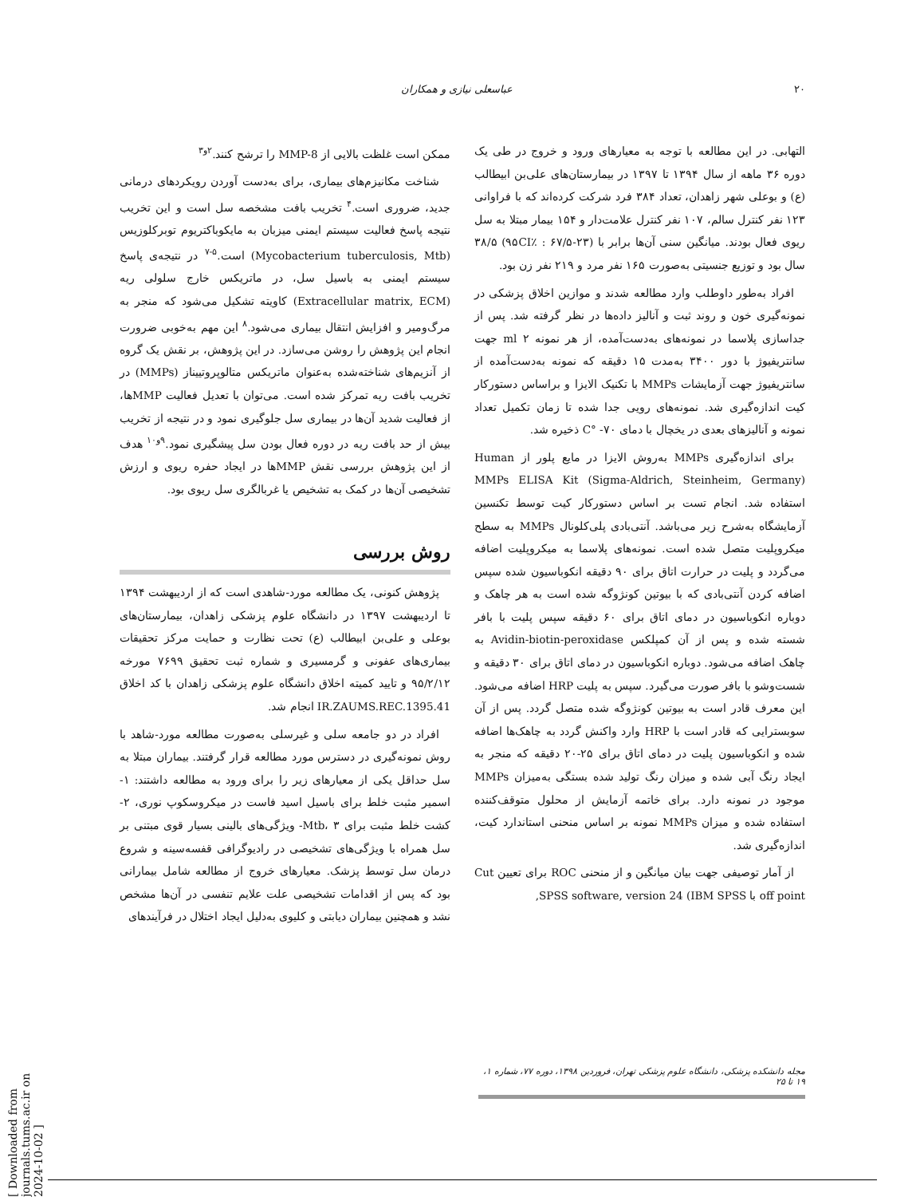۲۰ عباسعلی نیازی و همکاران
ممکن است غلظت بالایی از MMP-8 را ترشح کنند.<sup>۲و۳</sup>
شناخت مکانیزم‌های بیماری، برای به‌دست آوردن رویکردهای درمانی جدید، ضروری است.<sup>۴</sup> تخریب بافت مشخصه سل است و این تخریب نتیجه پاسخ فعالیت سیستم ایمنی میزبان به مایکوباکتریوم توبرکلوزیس (Mycobacterium tuberculosis, Mtb) است.<sup>۵-۷</sup> در نتیجه‌ی پاسخ سیستم ایمنی به باسیل سل، در ماتریکس خارج سلولی ریه (Extracellular matrix, ECM) کاویته تشکیل می‌شود که منجر به مرگ‌ومیر و افزایش انتقال بیماری می‌شود.<sup>۸</sup> این مهم به‌خوبی ضرورت انجام این پژوهش را روشن می‌سازد. در این پژوهش، بر نقش یک گروه از آنزیم‌های شناخته‌شده به‌عنوان ماتریکس متالوپروتییناز (MMPs) در تخریب بافت ریه تمرکز شده است. می‌توان با تعدیل فعالیت MMPها، از فعالیت شدید آن‌ها در بیماری سل جلوگیری نمود و در نتیجه از تخریب بیش از حد بافت ریه در دوره فعال بودن سل پیشگیری نمود.<sup>۹و۱۰</sup> هدف از این پژوهش بررسی نقش MMPها در ایجاد حفره ریوی و ارزش تشخیصی آن‌ها در کمک به تشخیص یا غربالگری سل ریوی بود.
روش بررسی
پژوهش کنونی، یک مطالعه مورد-شاهدی است که از اردیبهشت ۱۳۹۴ تا اردیبهشت ۱۳۹۷ در دانشگاه علوم پزشکی زاهدان، بیمارستان‌های بوعلی و علی‌بن ابیطالب (ع) تحت نظارت و حمایت مرکز تحقیقات بیماری‌های عفونی و گرمسیری و شماره ثبت تحقیق ۷۶۹۹ مورخه ۹۵/۲/۱۲ و تایید کمیته اخلاق دانشگاه علوم پزشکی زاهدان با کد اخلاق IR.ZAUMS.REC.1395.41 انجام شد.
افراد در دو جامعه سلی و غیرسلی به‌صورت مطالعه مورد-شاهد با روش نمونه‌گیری در دسترس مورد مطالعه قرار گرفتند. بیماران مبتلا به سل حداقل یکی از معیارهای زیر را برای ورود به مطالعه داشتند: ۱- اسمیر مثبت خلط برای باسیل اسید فاست در میکروسکوپ نوری، ۲- کشت خلط مثبت برای Mtb، ۳- ویژگی‌های بالینی بسیار قوی مبتنی بر سل همراه با ویژگی‌های تشخیصی در رادیوگرافی قفسه‌سینه و شروع درمان سل توسط پزشک. معیارهای خروج از مطالعه شامل بیمارانی بود که پس از اقدامات تشخیصی علت علایم تنفسی در آن‌ها مشخص نشد و همچنین بیماران دیابتی و کلیوی به‌دلیل ایجاد اختلال در فرآیندهای
التهابی. در این مطالعه با توجه به معیارهای ورود و خروج در طی یک دوره ۳۶ ماهه از سال ۱۳۹۴ تا ۱۳۹۷ در بیمارستان‌های علی‌بن ابیطالب (ع) و بوعلی شهر زاهدان، تعداد ۳۸۴ فرد شرکت کرده‌اند که با فراوانی ۱۲۳ نفر کنترل سالم، ۱۰۷ نفر کنترل علامت‌دار و ۱۵۴ بیمار مبتلا به سل ریوی فعال بودند. میانگین سنی آن‌ها برابر با (۹۵CI٪ : ۶۷/۵-۲۳) ۳۸/۵ سال بود و توزیع جنسیتی به‌صورت ۱۶۵ نفر مرد و ۲۱۹ نفر زن بود.
افراد به‌طور داوطلب وارد مطالعه شدند و موازین اخلاق پزشکی در نمونه‌گیری خون و روند ثبت و آنالیز داده‌ها در نظر گرفته شد. پس از جداسازی پلاسما در نمونه‌های به‌دست‌آمده، از هر نمونه ۲ ml جهت سانتریفیوژ با دور ۳۴۰۰ به‌مدت ۱۵ دقیقه که نمونه به‌دست‌آمده از سانتریفیوژ جهت آزمایشات MMPs با تکنیک الایزا و براساس دستورکار کیت اندازه‌گیری شد. نمونه‌های رویی جدا شده تا زمان تکمیل تعداد نمونه و آنالیزهای بعدی در یخچال با دمای ۷۰- °C ذخیره شد.
برای اندازه‌گیری MMPs به‌روش الایزا در مایع پلور از Human MMPs ELISA Kit (Sigma-Aldrich, Steinheim, Germany) استفاده شد. انجام تست بر اساس دستورکار کیت توسط تکنسین آزمایشگاه به‌شرح زیر می‌باشد. آنتی‌بادی پلی‌کلونال MMPs به سطح میکروپلیت متصل شده است. نمونه‌های پلاسما به میکروپلیت اضافه می‌گردد و پلیت در حرارت اتاق برای ۹۰ دقیقه انکوباسیون شده سپس اضافه کردن آنتی‌بادی که با بیوتین کونژوگه شده است به هر چاهک و دوباره انکوباسیون در دمای اتاق برای ۶۰ دقیقه سپس پلیت با بافر شسته شده و پس از آن کمپلکس Avidin-biotin-peroxidase به چاهک اضافه می‌شود. دوباره انکوباسیون در دمای اتاق برای ۳۰ دقیقه و شست‌وشو با بافر صورت می‌گیرد. سپس به پلیت HRP اضافه می‌شود. این معرف قادر است به بیوتین کونژوگه شده متصل گردد. پس از آن سوبسترایی که قادر است با HRP وارد واکنش گردد به چاهک‌ها اضافه شده و انکوباسیون پلیت در دمای اتاق برای ۲۵-۲۰ دقیقه که منجر به ایجاد رنگ آبی شده و میزان رنگ تولید شده بستگی به‌میزان MMPs موجود در نمونه دارد. برای خاتمه آزمایش از محلول متوقف‌کننده استفاده شده و میزان MMPs نمونه بر اساس منحنی استاندارد کیت، اندازه‌گیری شد.
از آمار توصیفی جهت بیان میانگین و از منحنی ROC برای تعیین Cut off point با SPSS software, version 24 (IBM SPSS,
مجله دانشکده پزشکی، دانشگاه علوم پزشکی تهران، فروردین ۱۳۹۸، دوره ۷۷، شماره ۱، ۱۹ تا ۲۵
[ Downloaded from journals.tums.ac.ir on 2024-10-02 ]